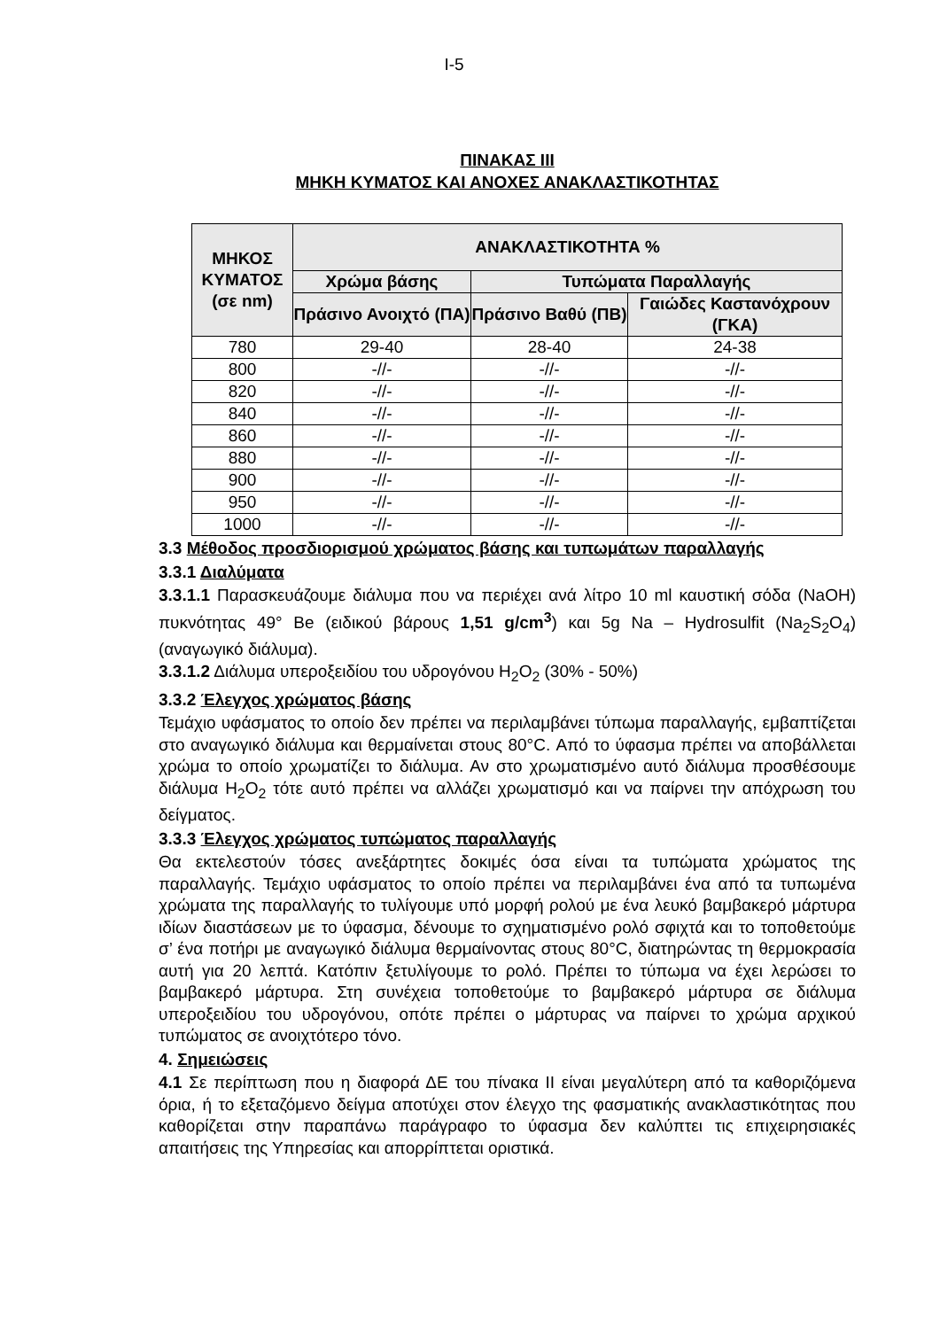I-5
ΠΙΝΑΚΑΣ ΙΙΙ
ΜΗΚΗ ΚΥΜΑΤΟΣ ΚΑΙ ΑΝΟΧΕΣ ΑΝΑΚΛΑΣΤΙΚΟΤΗΤΑΣ
| ΜΗΚΟΣ ΚΥΜΑΤΟΣ (σε nm) | ΑΝΑΚΛΑΣΤΙΚΟΤΗΤΑ % | | |
| --- | --- | --- | --- |
| | Χρώμα βάσης | Τυπώματα Παραλλαγής | |
| | Πράσινο Ανοιχτό (ΠΑ) | Πράσινο Βαθύ (ΠΒ) | Γαιώδες Καστανόχρουν (ΓΚΑ) |
| 780 | 29-40 | 28-40 | 24-38 |
| 800 | -//- | -//- | -//- |
| 820 | -//- | -//- | -//- |
| 840 | -//- | -//- | -//- |
| 860 | -//- | -//- | -//- |
| 880 | -//- | -//- | -//- |
| 900 | -//- | -//- | -//- |
| 950 | -//- | -//- | -//- |
| 1000 | -//- | -//- | -//- |
3.3 Μέθοδος προσδιορισμού χρώματος βάσης και τυπωμάτων παραλλαγής
3.3.1 Διαλύματα
3.3.1.1 Παρασκευάζουμε διάλυμα που να περιέχει ανά λίτρο 10 ml καυστική σόδα (NaOH) πυκνότητας 49° Be (ειδικού βάρους 1,51 g/cm<sup>3</sup>) και 5g Na – Hydrosulfit (Na<sub>2</sub>S<sub>2</sub>O<sub>4</sub>) (αναγωγικό διάλυμα).
3.3.1.2 Διάλυμα υπεροξειδίου του υδρογόνου H<sub>2</sub>O<sub>2</sub> (30% - 50%)
3.3.2 Έλεγχος χρώματος βάσης
Τεμάχιο υφάσματος το οποίο δεν πρέπει να περιλαμβάνει τύπωμα παραλλαγής, εμβαπτίζεται στο αναγωγικό διάλυμα και θερμαίνεται στους 80°C. Από το ύφασμα πρέπει να αποβάλλεται χρώμα το οποίο χρωματίζει το διάλυμα. Αν στο χρωματισμένο αυτό διάλυμα προσθέσουμε διάλυμα H<sub>2</sub>O<sub>2</sub> τότε αυτό πρέπει να αλλάζει χρωματισμό και να παίρνει την απόχρωση του δείγματος.
3.3.3 Έλεγχος χρώματος τυπώματος παραλλαγής
Θα εκτελεστούν τόσες ανεξάρτητες δοκιμές όσα είναι τα τυπώματα χρώματος της παραλλαγής. Τεμάχιο υφάσματος το οποίο πρέπει να περιλαμβάνει ένα από τα τυπωμένα χρώματα της παραλλαγής το τυλίγουμε υπό μορφή ρολού με ένα λευκό βαμβακερό μάρτυρα ιδίων διαστάσεων με το ύφασμα, δένουμε το σχηματισμένο ρολό σφιχτά και το τοποθετούμε σ’ ένα ποτήρι με αναγωγικό διάλυμα θερμαίνοντας στους 80°C, διατηρώντας τη θερμοκρασία αυτή για 20 λεπτά. Κατόπιν ξετυλίγουμε το ρολό. Πρέπει το τύπωμα να έχει λερώσει το βαμβακερό μάρτυρα. Στη συνέχεια τοποθετούμε το βαμβακερό μάρτυρα σε διάλυμα υπεροξειδίου του υδρογόνου, οπότε πρέπει ο μάρτυρας να παίρνει το χρώμα αρχικού τυπώματος σε ανοιχτότερο τόνο.
4. Σημειώσεις
4.1 Σε περίπτωση που η διαφορά ΔΕ του πίνακα ΙΙ είναι μεγαλύτερη από τα καθοριζόμενα όρια, ή το εξεταζόμενο δείγμα αποτύχει στον έλεγχο της φασματικής ανακλαστικότητας που καθορίζεται στην παραπάνω παράγραφο το ύφασμα δεν καλύπτει τις επιχειρησιακές απαιτήσεις της Υπηρεσίας και απορρίπτεται οριστικά.